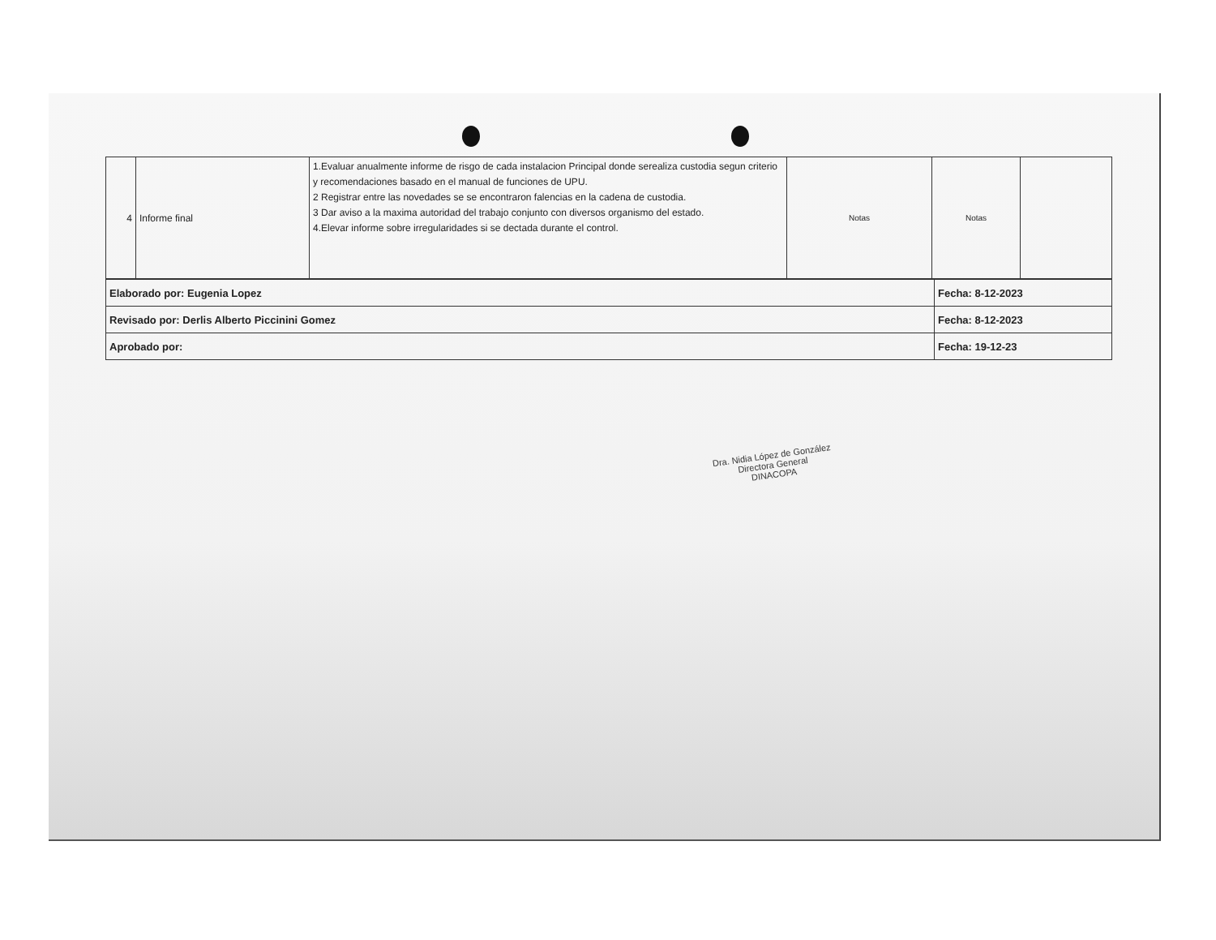| 4 | Informe final | 1.Evaluar anualmente informe de risgo de cada instalacion Principal donde serealiza custodia segun criterio y recomendaciones basado en el manual de funciones de UPU. 2 Registrar entre las novedades se se encontraron falencias en la cadena de custodia. 3 Dar aviso a la maxima autoridad del trabajo conjunto con diversos organismo del estado. 4.Elevar informe sobre irregularidades si se dectada durante el control. | Notas | Notas | |
| Elaborado por: Eugenia Lopez | Fecha: 8-12-2023 |
| Revisado por: Derlis Alberto Piccinini Gomez | Fecha: 8-12-2023 |
| Aprobado por: | Fecha: 19-12-23 |
Dra. Nidia López de González
Directora General
DINACOPA